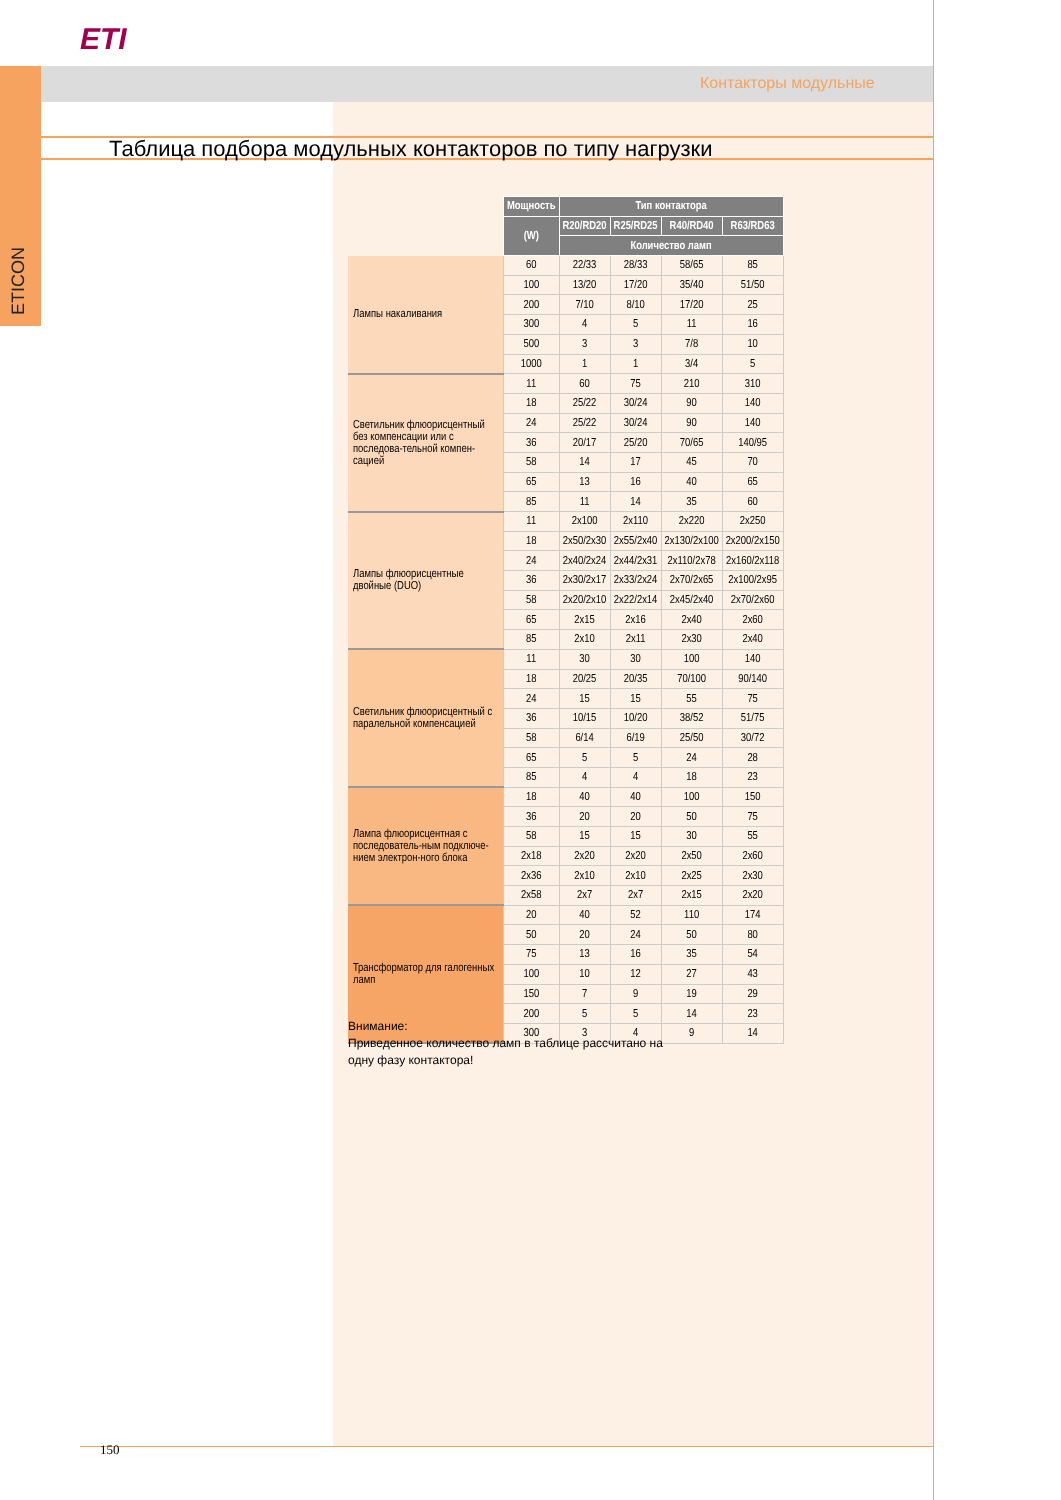ETI
Контакторы модульные
ETICON
Таблица подбора модульных контакторов по типу нагрузки
| | Мощность | Тип контактора | | | |
| | (W) | R20/RD20 | R25/RD25 | R40/RD40 | R63/RD63 |
| | | Количество ламп | | | |
| Лампы накаливания | 60 | 22/33 | 28/33 | 58/65 | 85 |
| | 100 | 13/20 | 17/20 | 35/40 | 51/50 |
| | 200 | 7/10 | 8/10 | 17/20 | 25 |
| | 300 | 4 | 5 | 11 | 16 |
| | 500 | 3 | 3 | 7/8 | 10 |
| | 1000 | 1 | 1 | 3/4 | 5 |
| Светильник флюорисцентный без компенсации или с последова-тельной компен-сацией | 11 | 60 | 75 | 210 | 310 |
| | 18 | 25/22 | 30/24 | 90 | 140 |
| | 24 | 25/22 | 30/24 | 90 | 140 |
| | 36 | 20/17 | 25/20 | 70/65 | 140/95 |
| | 58 | 14 | 17 | 45 | 70 |
| | 65 | 13 | 16 | 40 | 65 |
| | 85 | 11 | 14 | 35 | 60 |
| Лампы флюорисцентные двойные (DUO) | 11 | 2x100 | 2x110 | 2x220 | 2x250 |
| | 18 | 2x50/2x30 | 2x55/2x40 | 2x130/2x100 | 2x200/2x150 |
| | 24 | 2x40/2x24 | 2x44/2x31 | 2x110/2x78 | 2x160/2x118 |
| | 36 | 2x30/2x17 | 2x33/2x24 | 2x70/2x65 | 2x100/2x95 |
| | 58 | 2x20/2x10 | 2x22/2x14 | 2x45/2x40 | 2x70/2x60 |
| | 65 | 2x15 | 2x16 | 2x40 | 2x60 |
| | 85 | 2x10 | 2x11 | 2x30 | 2x40 |
| Светильник флюорисцентный с паралельной компенсацией | 11 | 30 | 30 | 100 | 140 |
| | 18 | 20/25 | 20/35 | 70/100 | 90/140 |
| | 24 | 15 | 15 | 55 | 75 |
| | 36 | 10/15 | 10/20 | 38/52 | 51/75 |
| | 58 | 6/14 | 6/19 | 25/50 | 30/72 |
| | 65 | 5 | 5 | 24 | 28 |
| | 85 | 4 | 4 | 18 | 23 |
| Лампа флюорисцентная с последователь-ным подключе-нием электрон-ного блока | 18 | 40 | 40 | 100 | 150 |
| | 36 | 20 | 20 | 50 | 75 |
| | 58 | 15 | 15 | 30 | 55 |
| | 2x18 | 2x20 | 2x20 | 2x50 | 2x60 |
| | 2x36 | 2x10 | 2x10 | 2x25 | 2x30 |
| | 2x58 | 2x7 | 2x7 | 2x15 | 2x20 |
| Трансформатор для галогенных ламп | 20 | 40 | 52 | 110 | 174 |
| | 50 | 20 | 24 | 50 | 80 |
| | 75 | 13 | 16 | 35 | 54 |
| | 100 | 10 | 12 | 27 | 43 |
| | 150 | 7 | 9 | 19 | 29 |
| | 200 | 5 | 5 | 14 | 23 |
| | 300 | 3 | 4 | 9 | 14 |
Внимание:
Приведенное количество ламп в таблице рассчитано на
одну фазу контактора!
150